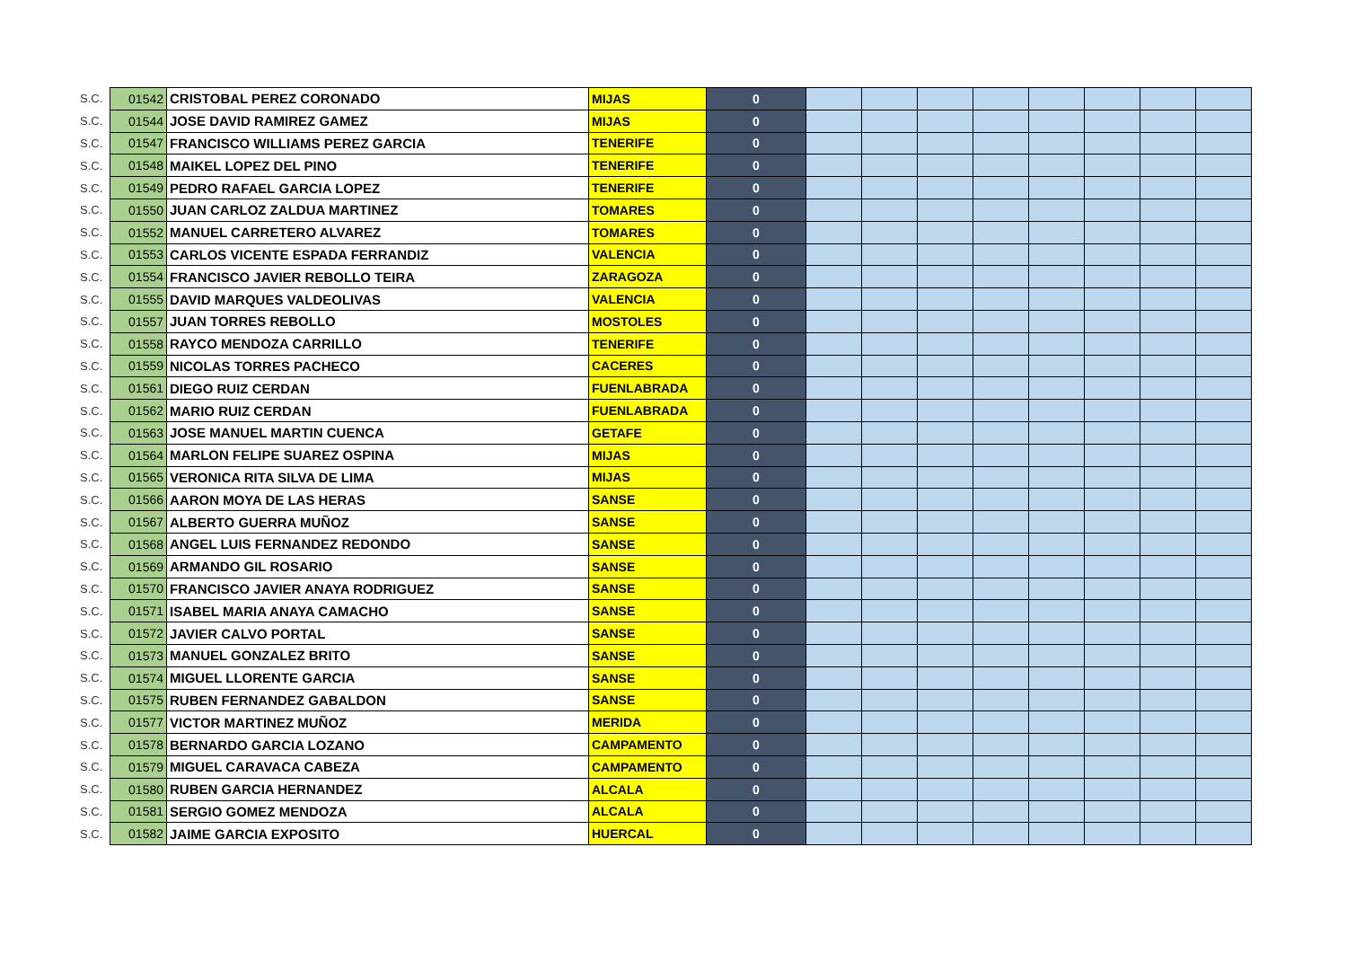| S.C. | 01542 | CRISTOBAL PEREZ CORONADO | MIJAS | 0 | | | | | | | | |
| S.C. | 01544 | JOSE DAVID RAMIREZ GAMEZ | MIJAS | 0 | | | | | | | | |
| S.C. | 01547 | FRANCISCO WILLIAMS PEREZ GARCIA | TENERIFE | 0 | | | | | | | | |
| S.C. | 01548 | MAIKEL LOPEZ DEL PINO | TENERIFE | 0 | | | | | | | | |
| S.C. | 01549 | PEDRO RAFAEL GARCIA LOPEZ | TENERIFE | 0 | | | | | | | | |
| S.C. | 01550 | JUAN CARLOZ ZALDUA MARTINEZ | TOMARES | 0 | | | | | | | | |
| S.C. | 01552 | MANUEL CARRETERO ALVAREZ | TOMARES | 0 | | | | | | | | |
| S.C. | 01553 | CARLOS VICENTE ESPADA FERRANDIZ | VALENCIA | 0 | | | | | | | | |
| S.C. | 01554 | FRANCISCO JAVIER REBOLLO TEIRA | ZARAGOZA | 0 | | | | | | | | |
| S.C. | 01555 | DAVID MARQUES VALDEOLIVAS | VALENCIA | 0 | | | | | | | | |
| S.C. | 01557 | JUAN TORRES REBOLLO | MOSTOLES | 0 | | | | | | | | |
| S.C. | 01558 | RAYCO MENDOZA CARRILLO | TENERIFE | 0 | | | | | | | | |
| S.C. | 01559 | NICOLAS TORRES PACHECO | CACERES | 0 | | | | | | | | |
| S.C. | 01561 | DIEGO RUIZ CERDAN | FUENLABRADA | 0 | | | | | | | | |
| S.C. | 01562 | MARIO RUIZ CERDAN | FUENLABRADA | 0 | | | | | | | | |
| S.C. | 01563 | JOSE MANUEL MARTIN CUENCA | GETAFE | 0 | | | | | | | | |
| S.C. | 01564 | MARLON FELIPE SUAREZ OSPINA | MIJAS | 0 | | | | | | | | |
| S.C. | 01565 | VERONICA RITA SILVA DE LIMA | MIJAS | 0 | | | | | | | | |
| S.C. | 01566 | AARON MOYA DE LAS HERAS | SANSE | 0 | | | | | | | | |
| S.C. | 01567 | ALBERTO GUERRA MUÑOZ | SANSE | 0 | | | | | | | | |
| S.C. | 01568 | ANGEL LUIS FERNANDEZ REDONDO | SANSE | 0 | | | | | | | | |
| S.C. | 01569 | ARMANDO GIL ROSARIO | SANSE | 0 | | | | | | | | |
| S.C. | 01570 | FRANCISCO JAVIER ANAYA RODRIGUEZ | SANSE | 0 | | | | | | | | |
| S.C. | 01571 | ISABEL MARIA ANAYA CAMACHO | SANSE | 0 | | | | | | | | |
| S.C. | 01572 | JAVIER CALVO PORTAL | SANSE | 0 | | | | | | | | |
| S.C. | 01573 | MANUEL GONZALEZ BRITO | SANSE | 0 | | | | | | | | |
| S.C. | 01574 | MIGUEL LLORENTE GARCIA | SANSE | 0 | | | | | | | | |
| S.C. | 01575 | RUBEN FERNANDEZ GABALDON | SANSE | 0 | | | | | | | | |
| S.C. | 01577 | VICTOR MARTINEZ MUÑOZ | MERIDA | 0 | | | | | | | | |
| S.C. | 01578 | BERNARDO GARCIA LOZANO | CAMPAMENTO | 0 | | | | | | | | |
| S.C. | 01579 | MIGUEL CARAVACA CABEZA | CAMPAMENTO | 0 | | | | | | | | |
| S.C. | 01580 | RUBEN GARCIA HERNANDEZ | ALCALA | 0 | | | | | | | | |
| S.C. | 01581 | SERGIO GOMEZ MENDOZA | ALCALA | 0 | | | | | | | | |
| S.C. | 01582 | JAIME GARCIA EXPOSITO | HUERCAL | 0 | | | | | | | | |